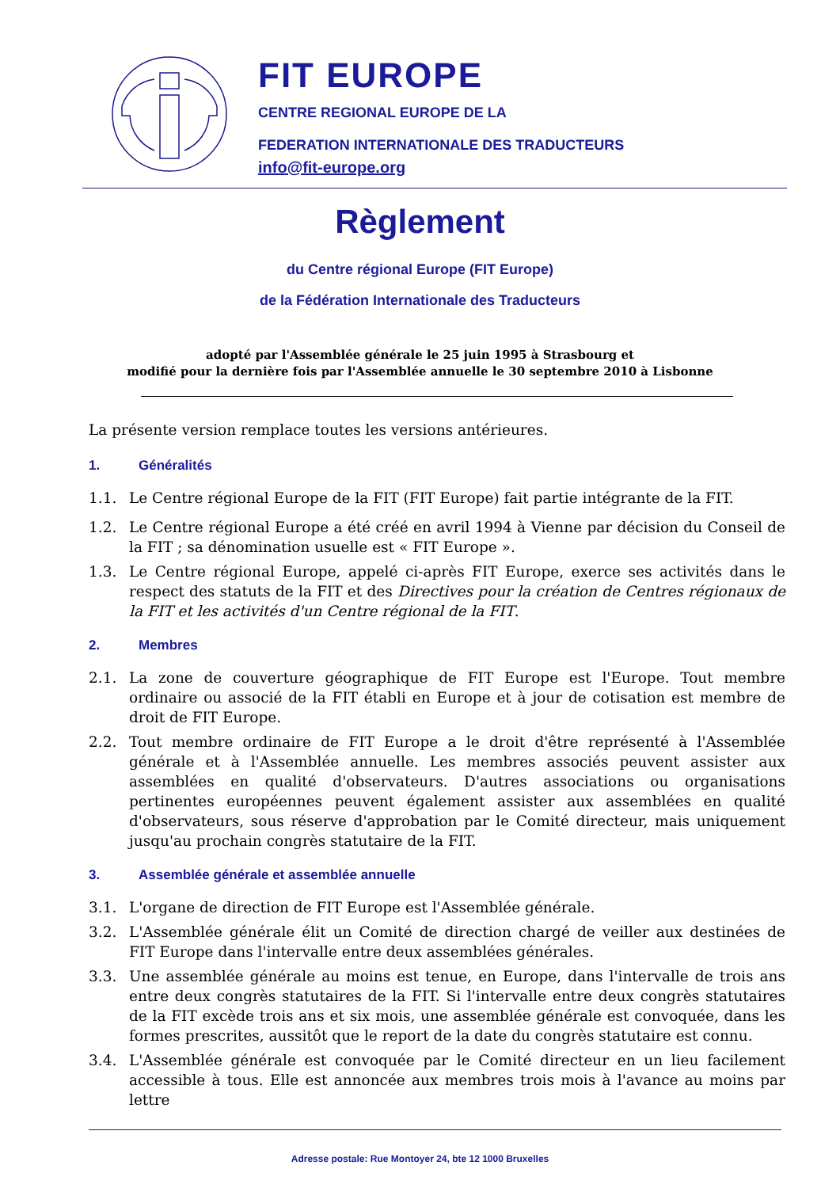FIT EUROPE
CENTRE REGIONAL EUROPE DE LA
FEDERATION INTERNATIONALE DES TRADUCTEURS
info@fit-europe.org
Règlement
du Centre régional Europe (FIT Europe)
de la Fédération Internationale des Traducteurs
adopté par l'Assemblée générale le 25 juin 1995 à Strasbourg et
modifié pour la dernière fois par l'Assemblée annuelle le 30 septembre 2010 à Lisbonne
La présente version remplace toutes les versions antérieures.
1. Généralités
1.1. Le Centre régional Europe de la FIT (FIT Europe) fait partie intégrante de la FIT.
1.2. Le Centre régional Europe a été créé en avril 1994 à Vienne par décision du Conseil de la FIT ; sa dénomination usuelle est « FIT Europe ».
1.3. Le Centre régional Europe, appelé ci-après FIT Europe, exerce ses activités dans le respect des statuts de la FIT et des Directives pour la création de Centres régionaux de la FIT et les activités d'un Centre régional de la FIT.
2. Membres
2.1. La zone de couverture géographique de FIT Europe est l'Europe. Tout membre ordinaire ou associé de la FIT établi en Europe et à jour de cotisation est membre de droit de FIT Europe.
2.2. Tout membre ordinaire de FIT Europe a le droit d'être représenté à l'Assemblée générale et à l'Assemblée annuelle. Les membres associés peuvent assister aux assemblées en qualité d'observateurs. D'autres associations ou organisations pertinentes européennes peuvent également assister aux assemblées en qualité d'observateurs, sous réserve d'approbation par le Comité directeur, mais uniquement jusqu'au prochain congrès statutaire de la FIT.
3. Assemblée générale et assemblée annuelle
3.1. L'organe de direction de FIT Europe est l'Assemblée générale.
3.2. L'Assemblée générale élit un Comité de direction chargé de veiller aux destinées de FIT Europe dans l'intervalle entre deux assemblées générales.
3.3. Une assemblée générale au moins est tenue, en Europe, dans l'intervalle de trois ans entre deux congrès statutaires de la FIT. Si l'intervalle entre deux congrès statutaires de la FIT excède trois ans et six mois, une assemblée générale est convoquée, dans les formes prescrites, aussitôt que le report de la date du congrès statutaire est connu.
3.4. L'Assemblée générale est convoquée par le Comité directeur en un lieu facilement accessible à tous. Elle est annoncée aux membres trois mois à l'avance au moins par lettre
Adresse postale: Rue Montoyer 24, bte 12 1000 Bruxelles